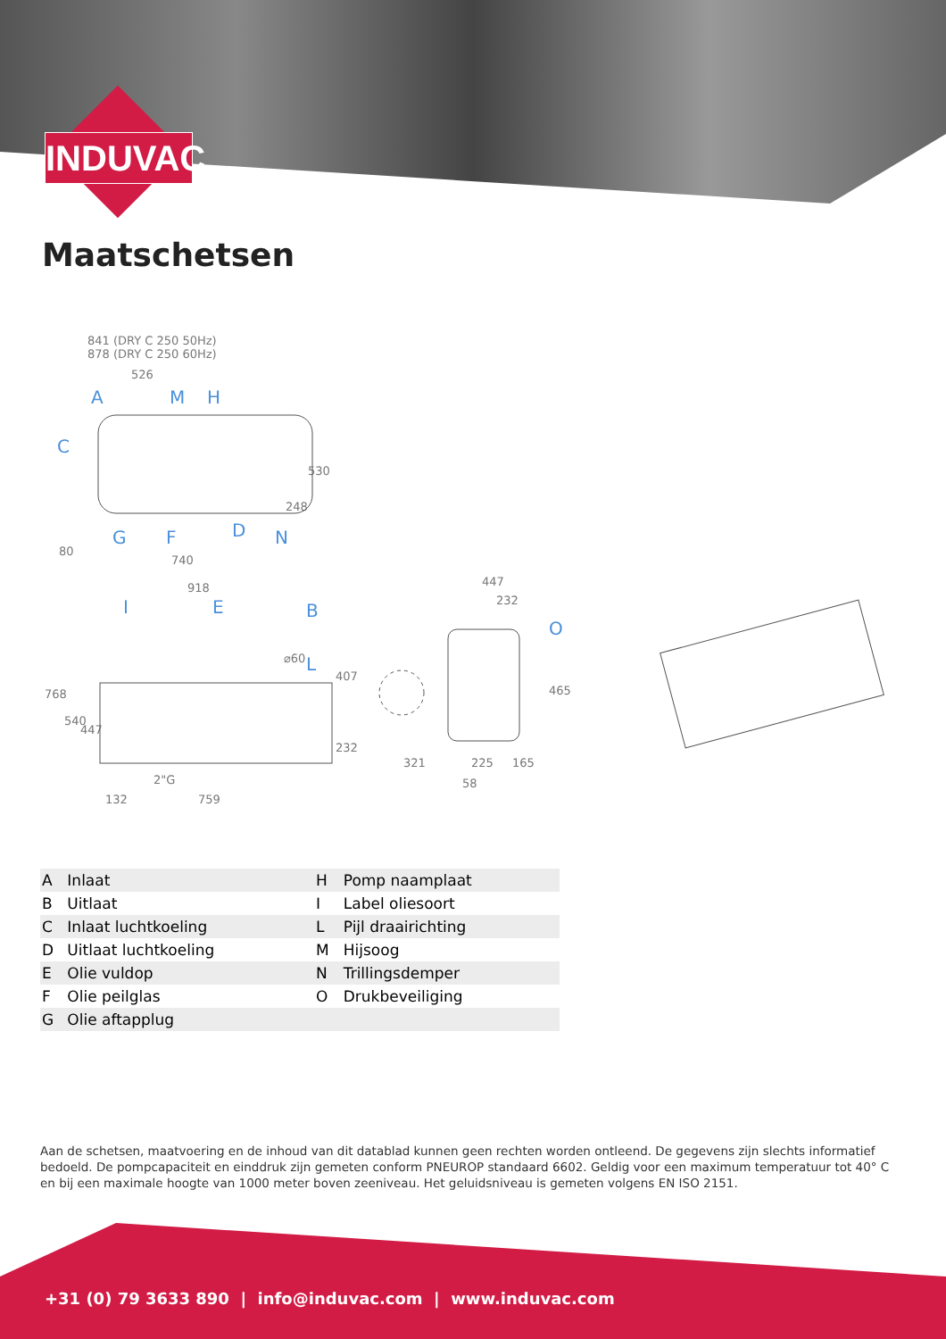INDUVAC
Maatschetsen
841 (DRY C 250 50Hz)
878 (DRY C 250 60Hz)
526
A M H
C
530
248
G F D N
80
740
918
I E B
⌀60 L
407
768
540
447
232
2"G
132 759
447
232
O
465
321 225 165
58
| A | Inlaat | H | Pomp naamplaat |
| B | Uitlaat | I | Label oliesoort |
| C | Inlaat luchtkoeling | L | Pijl draairichting |
| D | Uitlaat luchtkoeling | M | Hijsoog |
| E | Olie vuldop | N | Trillingsdemper |
| F | Olie peilglas | O | Drukbeveiliging |
| G | Olie aftapplug | | |
Aan de schetsen, maatvoering en de inhoud van dit datablad kunnen geen rechten worden ontleend. De gegevens zijn slechts informatief bedoeld. De pompcapaciteit en einddruk zijn gemeten conform PNEUROP standaard 6602. Geldig voor een maximum temperatuur tot 40° C en bij een maximale hoogte van 1000 meter boven zeeniveau. Het geluidsniveau is gemeten volgens EN ISO 2151.
+31 (0) 79 3633 890 | info@induvac.com | www.induvac.com